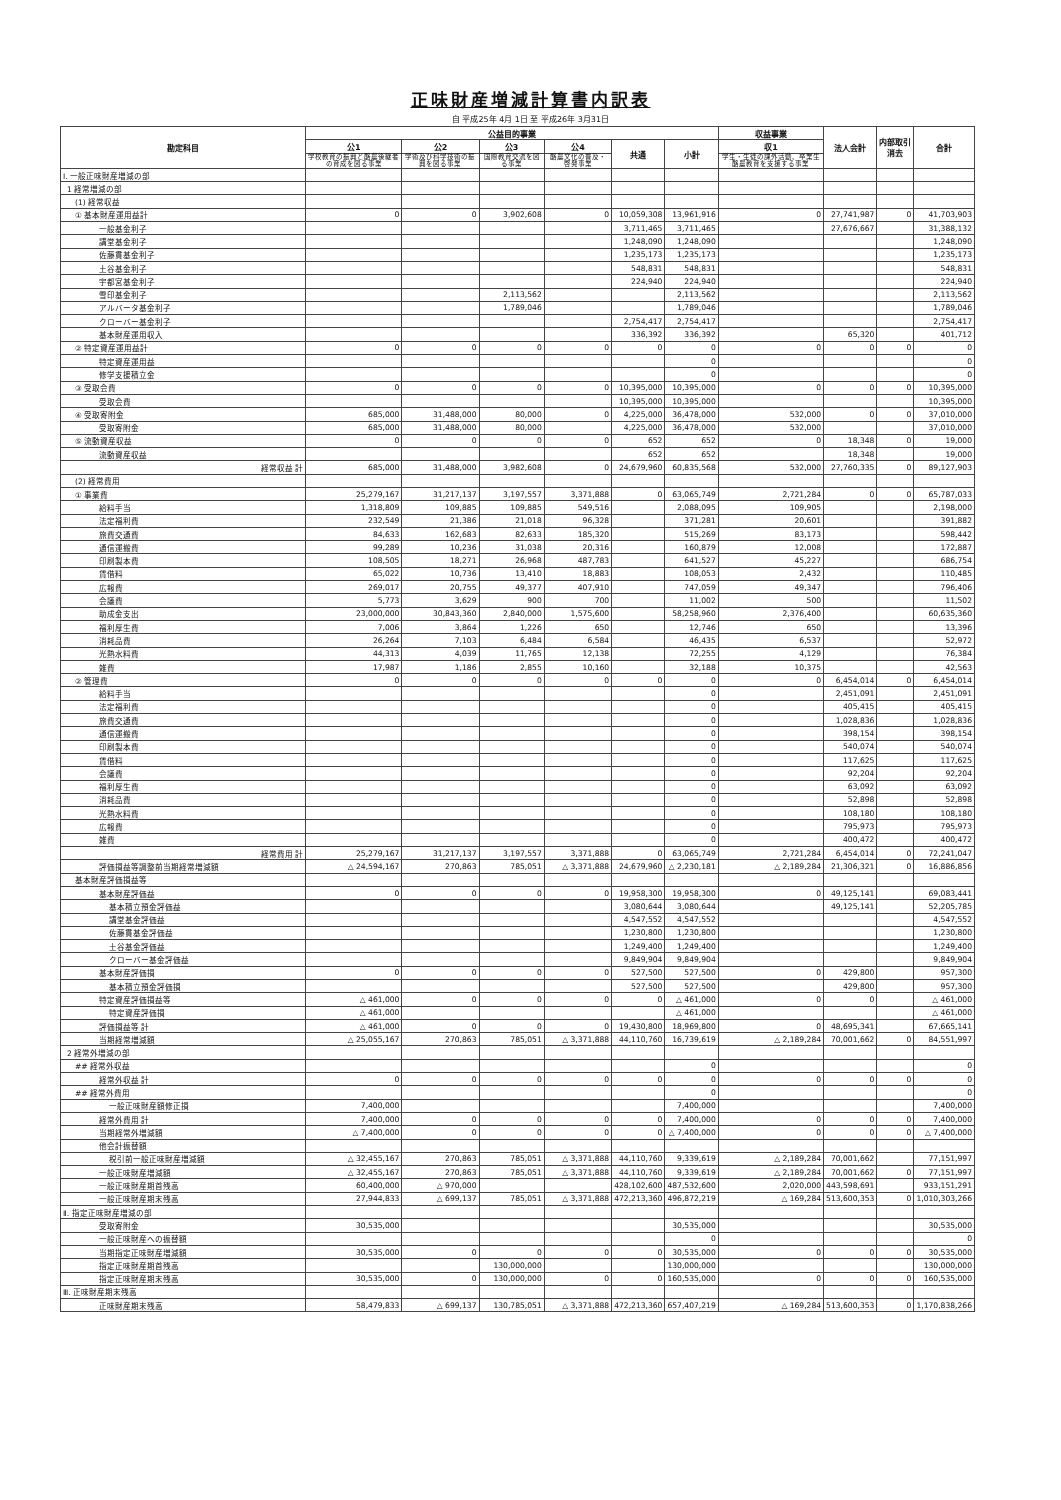正味財産増減計算書内訳表
自 平成25年 4月 1日 至 平成26年 3月31日
| 勘定科目 | 公益目的事業 | | | | | | 収益事業 | 法人会計 | 内部取引 消去 | 合計 |
| --- | --- | --- | --- | --- | --- | --- | --- | --- | --- | --- |
| | 公1 | 公2 | 公3 | 公4 | 共通 | 小計 | 収1 | | | |
| | 学校教育の振興と酪農後継者の育成を図る事業 | 学術及び科学技術の振興を図る事業 | 国際教育交流を図る事業 | 酪農文化の普及・啓発事業 | | | 学生・生徒の課外活動、卒業生酪農教育を支援する事業 | | | |
| Ⅰ. 一般正味財産増減の部 | | | | | | | | | | |
| 1 経常増減の部 | | | | | | | | | | |
| (1) 経常収益 | | | | | | | | | | |
| ① 基本財産運用益計 | 0 | 0 | 3,902,608 | 0 | 10,059,308 | 13,961,916 | 0 | 27,741,987 | 0 | 41,703,903 |
| 一般基金利子 | | | | | 3,711,465 | 3,711,465 | | 27,676,667 | | 31,388,132 |
| 講堂基金利子 | | | | | 1,248,090 | 1,248,090 | | | | 1,248,090 |
| 佐藤貫基金利子 | | | | | 1,235,173 | 1,235,173 | | | | 1,235,173 |
| 土谷基金利子 | | | | | 548,831 | 548,831 | | | | 548,831 |
| 宇都宮基金利子 | | | | | 224,940 | 224,940 | | | | 224,940 |
| 雪印基金利子 | | | 2,113,562 | | | 2,113,562 | | | | 2,113,562 |
| アルバータ基金利子 | | | 1,789,046 | | | 1,789,046 | | | | 1,789,046 |
| クローバー基金利子 | | | | | 2,754,417 | 2,754,417 | | | | 2,754,417 |
| 基本財産運用収入 | | | | | 336,392 | 336,392 | | 65,320 | | 401,712 |
| ② 特定資産運用益計 | 0 | 0 | 0 | 0 | 0 | 0 | 0 | 0 | 0 | 0 |
| 特定資産運用益 | | | | | | 0 | | | | 0 |
| 修学支援積立金 | | | | | | 0 | | | | 0 |
| ③ 受取会費 | 0 | 0 | 0 | 0 | 10,395,000 | 10,395,000 | 0 | 0 | 0 | 10,395,000 |
| 受取会費 | | | | | 10,395,000 | 10,395,000 | | | | 10,395,000 |
| ④ 受取寄附金 | 685,000 | 31,488,000 | 80,000 | 0 | 4,225,000 | 36,478,000 | 532,000 | 0 | 0 | 37,010,000 |
| 受取寄附金 | 685,000 | 31,488,000 | 80,000 | | 4,225,000 | 36,478,000 | 532,000 | | | 37,010,000 |
| ⑤ 流動資産収益 | 0 | 0 | 0 | 0 | 652 | 652 | 0 | 18,348 | 0 | 19,000 |
| 流動資産収益 | | | | | 652 | 652 | | 18,348 | | 19,000 |
| 経常収益 計 | 685,000 | 31,488,000 | 3,982,608 | 0 | 24,679,960 | 60,835,568 | 532,000 | 27,760,335 | 0 | 89,127,903 |
| (2) 経常費用 | | | | | | | | | | |
| ① 事業費 | 25,279,167 | 31,217,137 | 3,197,557 | 3,371,888 | 0 | 63,065,749 | 2,721,284 | 0 | 0 | 65,787,033 |
| 給料手当 | 1,318,809 | 109,885 | 109,885 | 549,516 | | 2,088,095 | 109,905 | | | 2,198,000 |
| 法定福利費 | 232,549 | 21,386 | 21,018 | 96,328 | | 371,281 | 20,601 | | | 391,882 |
| 旅費交通費 | 84,633 | 162,683 | 82,633 | 185,320 | | 515,269 | 83,173 | | | 598,442 |
| 通信運搬費 | 99,289 | 10,236 | 31,038 | 20,316 | | 160,879 | 12,008 | | | 172,887 |
| 印刷製本費 | 108,505 | 18,271 | 26,968 | 487,783 | | 641,527 | 45,227 | | | 686,754 |
| 賃借料 | 65,022 | 10,736 | 13,410 | 18,883 | | 108,053 | 2,432 | | | 110,485 |
| 広報費 | 269,017 | 20,755 | 49,377 | 407,910 | | 747,059 | 49,347 | | | 796,406 |
| 会議費 | 5,773 | 3,629 | 900 | 700 | | 11,002 | 500 | | | 11,502 |
| 助成金支出 | 23,000,000 | 30,843,360 | 2,840,000 | 1,575,600 | | 58,258,960 | 2,376,400 | | | 60,635,360 |
| 福利厚生費 | 7,006 | 3,864 | 1,226 | 650 | | 12,746 | 650 | | | 13,396 |
| 消耗品費 | 26,264 | 7,103 | 6,484 | 6,584 | | 46,435 | 6,537 | | | 52,972 |
| 光熱水料費 | 44,313 | 4,039 | 11,765 | 12,138 | | 72,255 | 4,129 | | | 76,384 |
| 雑費 | 17,987 | 1,186 | 2,855 | 10,160 | | 32,188 | 10,375 | | | 42,563 |
| ② 管理費 | 0 | 0 | 0 | 0 | 0 | 0 | 0 | 6,454,014 | 0 | 6,454,014 |
| 給料手当 | | | | | | 0 | | 2,451,091 | | 2,451,091 |
| 法定福利費 | | | | | | 0 | | 405,415 | | 405,415 |
| 旅費交通費 | | | | | | 0 | | 1,028,836 | | 1,028,836 |
| 通信運搬費 | | | | | | 0 | | 398,154 | | 398,154 |
| 印刷製本費 | | | | | | 0 | | 540,074 | | 540,074 |
| 賃借料 | | | | | | 0 | | 117,625 | | 117,625 |
| 会議費 | | | | | | 0 | | 92,204 | | 92,204 |
| 福利厚生費 | | | | | | 0 | | 63,092 | | 63,092 |
| 消耗品費 | | | | | | 0 | | 52,898 | | 52,898 |
| 光熱水料費 | | | | | | 0 | | 108,180 | | 108,180 |
| 広報費 | | | | | | 0 | | 795,973 | | 795,973 |
| 雑費 | | | | | | 0 | | 400,472 | | 400,472 |
| 経常費用 計 | 25,279,167 | 31,217,137 | 3,197,557 | 3,371,888 | 0 | 63,065,749 | 2,721,284 | 6,454,014 | 0 | 72,241,047 |
| 評価損益等調整前当期経常増減額 | △ 24,594,167 | 270,863 | 785,051 | △ 3,371,888 | 24,679,960 | △ 2,230,181 | △ 2,189,284 | 21,306,321 | 0 | 16,886,856 |
| 基本財産評価損益等 | | | | | | | | | | |
| 基本財産評価益 | 0 | 0 | 0 | 0 | 19,958,300 | 19,958,300 | 0 | 49,125,141 | | 69,083,441 |
| 基本積立預金評価益 | | | | | 3,080,644 | 3,080,644 | | 49,125,141 | | 52,205,785 |
| 講堂基金評価益 | | | | | 4,547,552 | 4,547,552 | | | | 4,547,552 |
| 佐藤貫基金評価益 | | | | | 1,230,800 | 1,230,800 | | | | 1,230,800 |
| 土谷基金評価益 | | | | | 1,249,400 | 1,249,400 | | | | 1,249,400 |
| クローバー基金評価益 | | | | | 9,849,904 | 9,849,904 | | | | 9,849,904 |
| 基本財産評価損 | 0 | 0 | 0 | 0 | 527,500 | 527,500 | 0 | 429,800 | | 957,300 |
| 基本積立預金評価損 | | | | | 527,500 | 527,500 | | 429,800 | | 957,300 |
| 特定資産評価損益等 | △ 461,000 | 0 | 0 | 0 | 0 | △ 461,000 | 0 | 0 | | △ 461,000 |
| 特定資産評価損 | △ 461,000 | | | | | △ 461,000 | | | | △ 461,000 |
| 評価損益等 計 | △ 461,000 | 0 | 0 | 0 | 19,430,800 | 18,969,800 | 0 | 48,695,341 | | 67,665,141 |
| 当期経常増減額 | △ 25,055,167 | 270,863 | 785,051 | △ 3,371,888 | 44,110,760 | 16,739,619 | △ 2,189,284 | 70,001,662 | 0 | 84,551,997 |
| 2 経常外増減の部 | | | | | | | | | | |
| ## 経常外収益 | | | | | | 0 | | | | 0 |
| 経常外収益 計 | 0 | 0 | 0 | 0 | 0 | 0 | 0 | 0 | 0 | 0 |
| ## 経常外費用 | | | | | | 0 | | | | 0 |
| 一般正味財産額修正損 | 7,400,000 | | | | | 7,400,000 | | | | 7,400,000 |
| 経常外費用 計 | 7,400,000 | 0 | 0 | 0 | 0 | 7,400,000 | 0 | 0 | 0 | 7,400,000 |
| 当期経常外増減額 | △ 7,400,000 | 0 | 0 | 0 | 0 | △ 7,400,000 | 0 | 0 | 0 | △ 7,400,000 |
| 他会計振替額 | | | | | | | | | | |
| 税引前一般正味財産増減額 | △ 32,455,167 | 270,863 | 785,051 | △ 3,371,888 | 44,110,760 | 9,339,619 | △ 2,189,284 | 70,001,662 | | 77,151,997 |
| 一般正味財産増減額 | △ 32,455,167 | 270,863 | 785,051 | △ 3,371,888 | 44,110,760 | 9,339,619 | △ 2,189,284 | 70,001,662 | 0 | 77,151,997 |
| 一般正味財産期首残高 | 60,400,000 | △ 970,000 | | | 428,102,600 | 487,532,600 | 2,020,000 | 443,598,691 | | 933,151,291 |
| 一般正味財産期末残高 | 27,944,833 | △ 699,137 | 785,051 | △ 3,371,888 | 472,213,360 | 496,872,219 | △ 169,284 | 513,600,353 | 0 | 1,010,303,266 |
| Ⅱ. 指定正味財産増減の部 | | | | | | | | | | |
| 受取寄附金 | 30,535,000 | | | | | 30,535,000 | | | | 30,535,000 |
| 一般正味財産への振替額 | | | | | | 0 | | | | 0 |
| 当期指定正味財産増減額 | 30,535,000 | 0 | 0 | 0 | 0 | 30,535,000 | 0 | 0 | 0 | 30,535,000 |
| 指定正味財産期首残高 | | | 130,000,000 | | | 130,000,000 | | | | 130,000,000 |
| 指定正味財産期末残高 | 30,535,000 | 0 | 130,000,000 | 0 | 0 | 160,535,000 | 0 | 0 | 0 | 160,535,000 |
| Ⅲ. 正味財産期末残高 | | | | | | | | | | |
| 正味財産期末残高 | 58,479,833 | △ 699,137 | 130,785,051 | △ 3,371,888 | 472,213,360 | 657,407,219 | △ 169,284 | 513,600,353 | 0 | 1,170,838,266 |